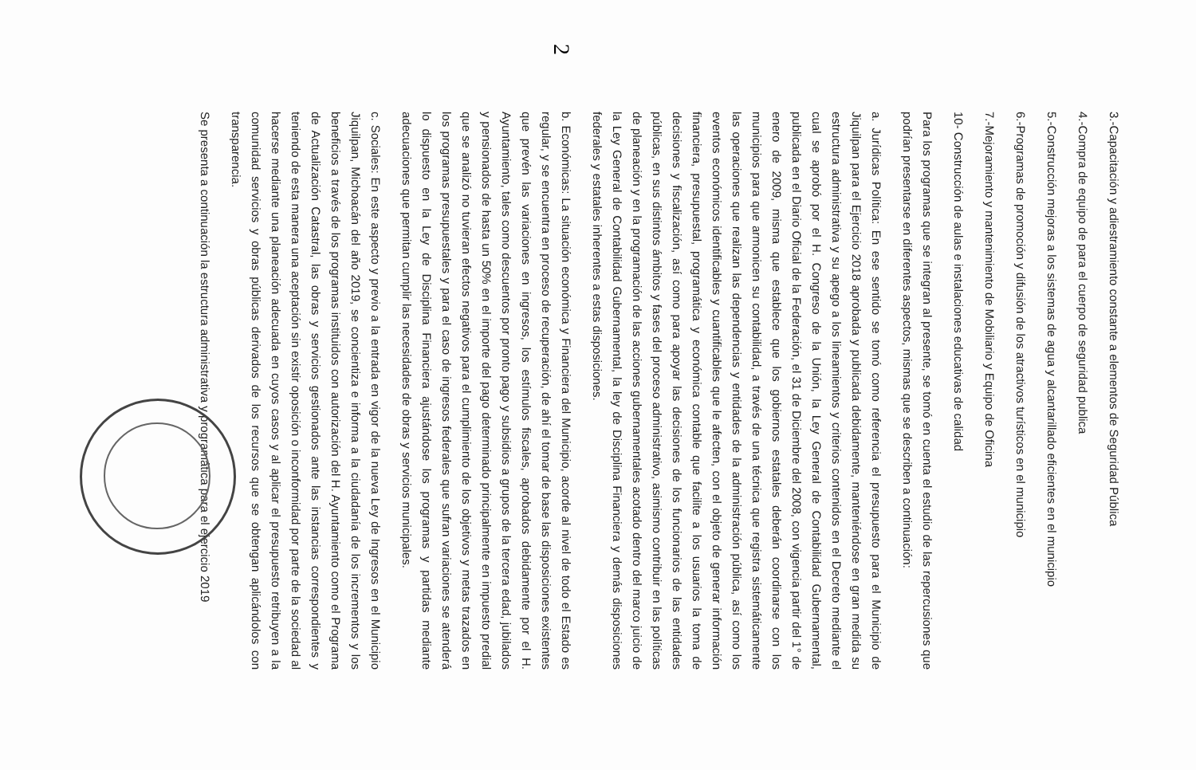2
3.-Capacitación y adiestramiento constante a elementos de Seguridad Pública
4.-Compra de equipo de para el cuerpo de seguridad publica
5.-Construcción mejoras a los sistemas de agua y alcantarillado eficientes en el municipio
6.-Programas de promoción y difusión de los atractivos turísticos en el municipio
7.-Mejoramiento y mantenimiento de Mobiliario y Equipo de Oficina
10- Construcción de aulas e instalaciones educativas de calidad
Para los programas que se integran al presente, se tomó en cuenta el estudio de las repercusiones que podrían presentarse en diferentes aspectos, mismas que se describen a continuación:
a. Jurídicas Política: En ese sentido se tomó como referencia el presupuesto para el Municipio de Jiquilpan para el Ejercicio 2018 aprobada y publicada debidamente, manteniéndose en gran medida su estructura administrativa y su apego a los lineamientos y criterios contenidos en el Decreto mediante el cual se aprobó por el H. Congreso de la Unión, la Ley General de Contabilidad Gubernamental, publicada en el Diario Oficial de la Federación, el 31 de Diciembre del 2008, con vigencia partir del 1° de enero de 2009, misma que establece que los gobiernos estatales deberán coordinarse con los municipios para que armonicen su contabilidad, a través de una técnica que registra sistemáticamente las operaciones que realizan las dependencias y entidades de la administración pública, así como los eventos económicos identificables y cuantificables que le afecten, con el objeto de generar información financiera, presupuestal, programática y económica contable que facilite a los usuarios la toma de decisiones y fiscalización, así como para apoyar las decisiones de los funcionarios de las entidades públicas, en sus distintos ámbitos y fases del proceso administrativo, asimismo contribuir en las políticas de planeación y en la programación de las acciones gubernamentales acotado dentro del marco juicio de la Ley General de Contabilidad Gubernamental, la ley de Disciplina Financiera y demás disposiciones federales y estatales inherentes a estas disposiciones.
b. Económicas: La situación económica y Financiera del Municipio, acorde al nivel de todo el Estado es regular, y se encuentra en proceso de recuperación, de ahí el tomar de base las disposiciones existentes que prevén las variaciones en ingresos, los estímulos fiscales, aprobados debidamente por el H. Ayuntamiento, tales como descuentos por pronto pago y subsidios a grupos de la tercera edad, jubilados y pensionados de hasta un 50% en el importe del pago determinado principalmente en impuesto predial que se analizó no tuvieran efectos negativos para el cumplimiento de los objetivos y metas trazados en los programas presupuestales y para el caso de ingresos federales que sufran variaciones se atenderá lo dispuesto en la Ley de Disciplina Financiera ajustándose los programas y partidas mediante adecuaciones que permitan cumplir las necesidades de obras y servicios municipales.
c. Sociales: En este aspecto y previo a la entrada en vigor de la nueva Ley de Ingresos en el Municipio Jiquilpan, Michoacán del año 2019, se concientiza e informa a la ciudadanía de los incrementos y los beneficios a través de los programas instituidos con autorización del H. Ayuntamiento como el Programa de Actualización Catastral, las obras y servicios gestionados ante las instancias correspondientes y teniendo de esta manera una aceptación sin existir oposición o inconformidad por parte de la sociedad al hacerse mediante una planeación adecuada en cuyos casos y al aplicar el presupuesto retribuyen a la comunidad servicios y obras públicas derivados de los recursos que se obtengan aplicándolos con transparencia.
Se presenta a continuación la estructura administrativa y programática para el ejercicio 2019